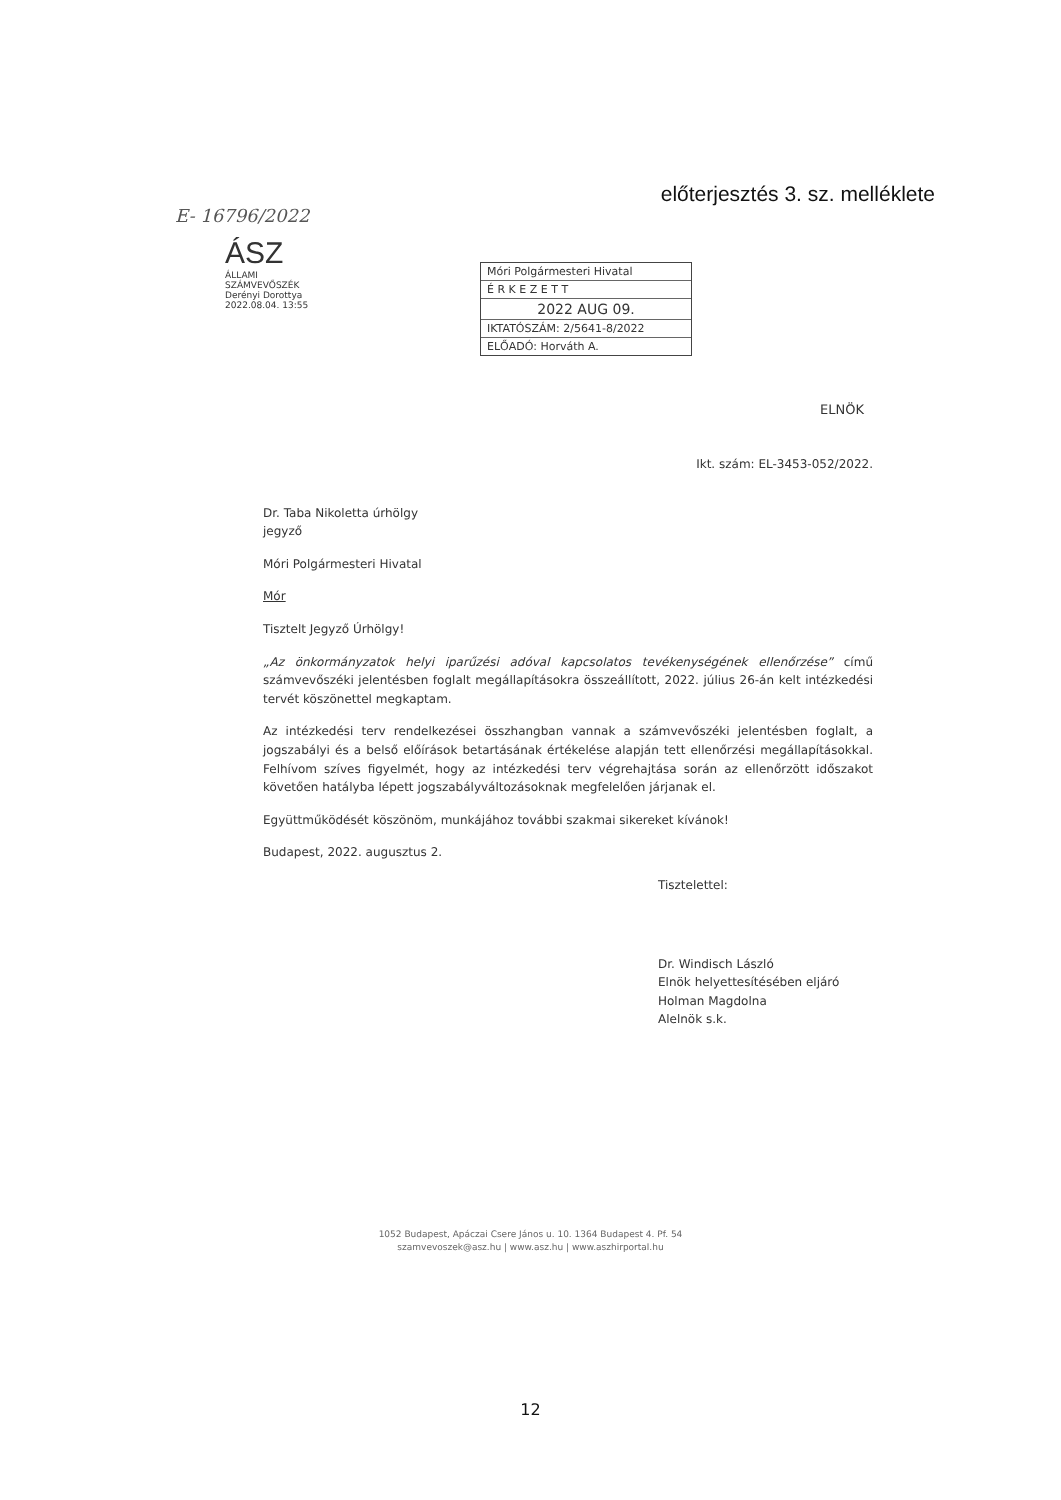előterjesztés 3. sz. melléklete
E- 16796/2022
ÁSZ
ÁLLAMI SZÁMVEVŐSZÉK
Derényi Dorottya
2022.08.04. 13:55
Móri Polgármesteri Hivatal
É R K E Z E T T
2022 AUG 09.
IKTATÓSZÁM: 2/5641-8/2022
ELŐADÓ: Horváth A.
ELNÖK
Ikt. szám: EL-3453-052/2022.
Dr. Taba Nikoletta úrhölgy
jegyző
Móri Polgármesteri Hivatal
Mór
Tisztelt Jegyző Úrhölgy!
„Az önkormányzatok helyi iparűzési adóval kapcsolatos tevékenységének ellenőrzése” című számvevőszéki jelentésben foglalt megállapításokra összeállított, 2022. július 26-án kelt intézkedési tervét köszönettel megkaptam.
Az intézkedési terv rendelkezései összhangban vannak a számvevőszéki jelentésben foglalt, a jogszabályi és a belső előírások betartásának értékelése alapján tett ellenőrzési megállapításokkal. Felhívom szíves figyelmét, hogy az intézkedési terv végrehajtása során az ellenőrzött időszakot követően hatályba lépett jogszabályváltozásoknak megfelelően járjanak el.
Együttműködését köszönöm, munkájához további szakmai sikereket kívánok!
Budapest, 2022. augusztus 2.
Tisztelettel:
Dr. Windisch László
Elnök helyettesítésében eljáró
Holman Magdolna
Alelnök s.k.
1052 Budapest, Apáczai Csere János u. 10. 1364 Budapest 4. Pf. 54
szamvevoszek@asz.hu | www.asz.hu | www.aszhirportal.hu
12